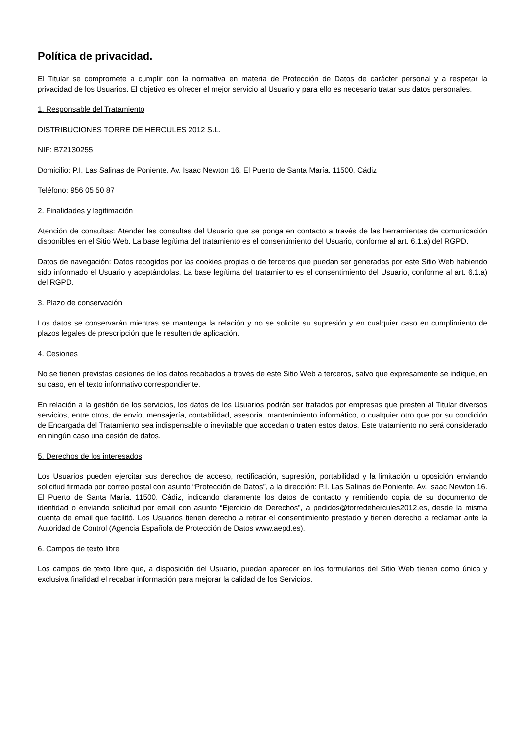Política de privacidad.
El Titular se compromete a cumplir con la normativa en materia de Protección de Datos de carácter personal y a respetar la privacidad de los Usuarios. El objetivo es ofrecer el mejor servicio al Usuario y para ello es necesario tratar sus datos personales.
1. Responsable del Tratamiento
DISTRIBUCIONES TORRE DE HERCULES 2012 S.L.
NIF: B72130255
Domicilio: P.I. Las Salinas de Poniente. Av. Isaac Newton 16. El Puerto de Santa María. 11500. Cádiz
Teléfono: 956 05 50 87
2. Finalidades y legitimación
Atención de consultas: Atender las consultas del Usuario que se ponga en contacto a través de las herramientas de comunicación disponibles en el Sitio Web. La base legítima del tratamiento es el consentimiento del Usuario, conforme al art. 6.1.a) del RGPD.
Datos de navegación: Datos recogidos por las cookies propias o de terceros que puedan ser generadas por este Sitio Web habiendo sido informado el Usuario y aceptándolas. La base legítima del tratamiento es el consentimiento del Usuario, conforme al art. 6.1.a) del RGPD.
3. Plazo de conservación
Los datos se conservarán mientras se mantenga la relación y no se solicite su supresión y en cualquier caso en cumplimiento de plazos legales de prescripción que le resulten de aplicación.
4. Cesiones
No se tienen previstas cesiones de los datos recabados a través de este Sitio Web a terceros, salvo que expresamente se indique, en su caso, en el texto informativo correspondiente.
En relación a la gestión de los servicios, los datos de los Usuarios podrán ser tratados por empresas que presten al Titular diversos servicios, entre otros, de envío, mensajería, contabilidad, asesoría, mantenimiento informático, o cualquier otro que por su condición de Encargada del Tratamiento sea indispensable o inevitable que accedan o traten estos datos. Este tratamiento no será considerado en ningún caso una cesión de datos.
5. Derechos de los interesados
Los Usuarios pueden ejercitar sus derechos de acceso, rectificación, supresión, portabilidad y la limitación u oposición enviando solicitud firmada por correo postal con asunto “Protección de Datos”, a la dirección: P.I. Las Salinas de Poniente. Av. Isaac Newton 16. El Puerto de Santa María. 11500. Cádiz, indicando claramente los datos de contacto y remitiendo copia de su documento de identidad o enviando solicitud por email con asunto “Ejercicio de Derechos”, a pedidos@torredehercules2012.es, desde la misma cuenta de email que facilitó. Los Usuarios tienen derecho a retirar el consentimiento prestado y tienen derecho a reclamar ante la Autoridad de Control (Agencia Española de Protección de Datos www.aepd.es).
6. Campos de texto libre
Los campos de texto libre que, a disposición del Usuario, puedan aparecer en los formularios del Sitio Web tienen como única y exclusiva finalidad el recabar información para mejorar la calidad de los Servicios.